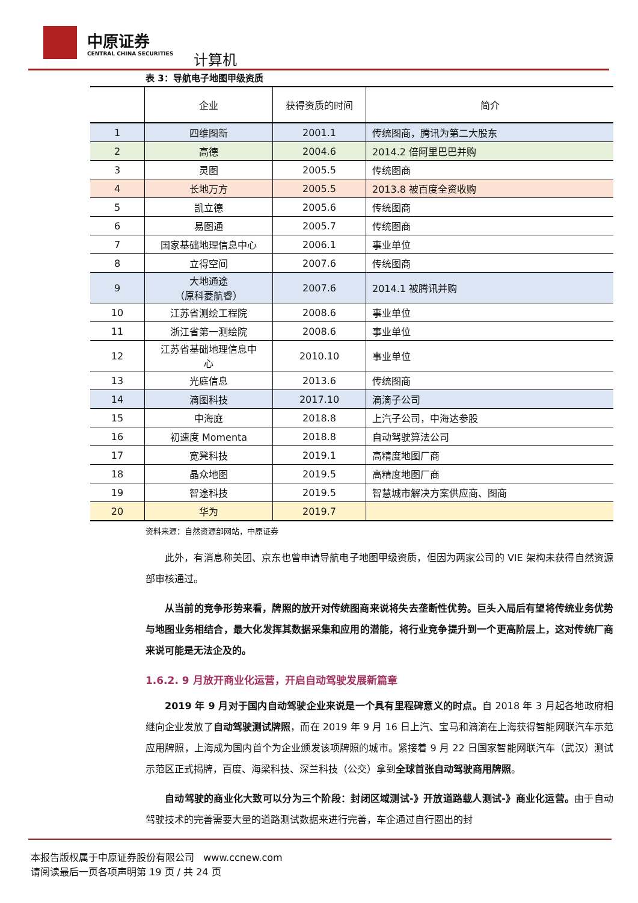中原证券
CENTRAL CHINA SECURITIES 计算机
表 3：导航电子地图甲级资质
| | 企业 | 获得资质的时间 | 简介 |
| --- | --- | --- | --- |
| 1 | 四维图新 | 2001.1 | 传统图商，腾讯为第二大股东 |
| 2 | 高德 | 2004.6 | 2014.2 倍阿里巴巴并购 |
| 3 | 灵图 | 2005.5 | 传统图商 |
| 4 | 长地万方 | 2005.5 | 2013.8 被百度全资收购 |
| 5 | 凯立德 | 2005.6 | 传统图商 |
| 6 | 易图通 | 2005.7 | 传统图商 |
| 7 | 国家基础地理信息中心 | 2006.1 | 事业单位 |
| 8 | 立得空间 | 2007.6 | 传统图商 |
| 9 | 大地通途 （原科菱航睿） | 2007.6 | 2014.1 被腾讯并购 |
| 10 | 江苏省测绘工程院 | 2008.6 | 事业单位 |
| 11 | 浙江省第一测绘院 | 2008.6 | 事业单位 |
| 12 | 江苏省基础地理信息中 心 | 2010.10 | 事业单位 |
| 13 | 光庭信息 | 2013.6 | 传统图商 |
| 14 | 滴图科技 | 2017.10 | 滴滴子公司 |
| 15 | 中海庭 | 2018.8 | 上汽子公司，中海达参股 |
| 16 | 初速度 Momenta | 2018.8 | 自动驾驶算法公司 |
| 17 | 宽凳科技 | 2019.1 | 高精度地图厂商 |
| 18 | 晶众地图 | 2019.5 | 高精度地图厂商 |
| 19 | 智途科技 | 2019.5 | 智慧城市解决方案供应商、图商 |
| 20 | 华为 | 2019.7 | |
资料来源：自然资源部网站，中原证券
此外，有消息称美团、京东也曾申请导航电子地图甲级资质，但因为两家公司的 VIE 架构未获得自然资源部审核通过。
从当前的竞争形势来看，牌照的放开对传统图商来说将失去垄断性优势。巨头入局后有望将传统业务优势与地图业务相结合，最大化发挥其数据采集和应用的潜能，将行业竞争提升到一个更高阶层上，这对传统厂商来说可能是无法企及的。
1.6.2. 9 月放开商业化运营，开启自动驾驶发展新篇章
2019 年 9 月对于国内自动驾驶企业来说是一个具有里程碑意义的时点。自 2018 年 3 月起各地政府相继向企业发放了自动驾驶测试牌照，而在 2019 年 9 月 16 日上汽、宝马和滴滴在上海获得智能网联汽车示范应用牌照，上海成为国内首个为企业颁发该项牌照的城市。紧接着 9 月 22 日国家智能网联汽车（武汉）测试示范区正式揭牌，百度、海梁科技、深兰科技（公交）拿到全球首张自动驾驶商用牌照。
自动驾驶的商业化大致可以分为三个阶段：封闭区域测试-》开放道路载人测试-》商业化运营。由于自动驾驶技术的完善需要大量的道路测试数据来进行完善，车企通过自行圈出的封
本报告版权属于中原证券股份有限公司 www.ccnew.com
请阅读最后一页各项声明第 19 页 / 共 24 页